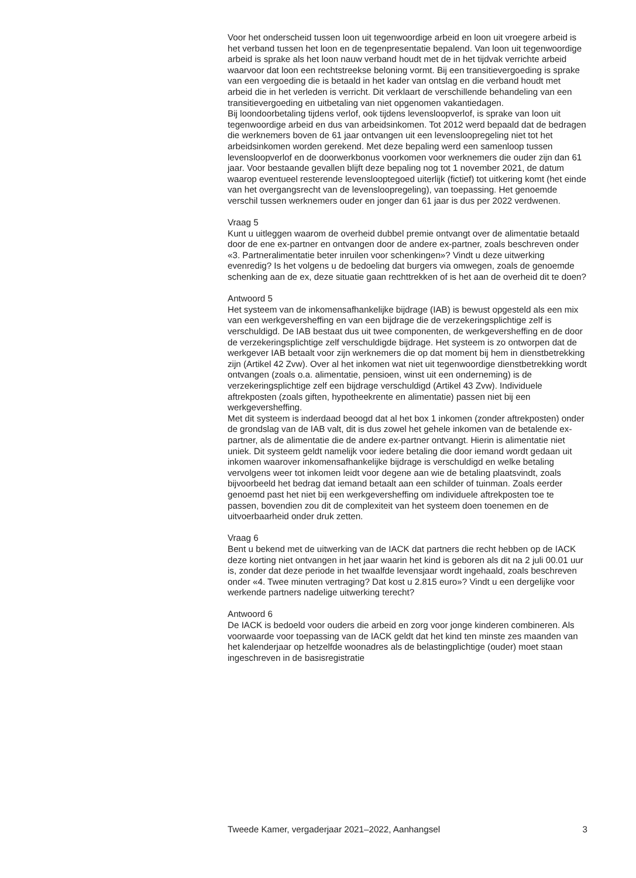Voor het onderscheid tussen loon uit tegenwoordige arbeid en loon uit vroegere arbeid is het verband tussen het loon en de tegenpresentatie bepalend. Van loon uit tegenwoordige arbeid is sprake als het loon nauw verband houdt met de in het tijdvak verrichte arbeid waarvoor dat loon een rechtstreekse beloning vormt. Bij een transitievergoeding is sprake van een vergoeding die is betaald in het kader van ontslag en die verband houdt met arbeid die in het verleden is verricht. Dit verklaart de verschillende behandeling van een transitievergoeding en uitbetaling van niet opgenomen vakantiedagen.
Bij loondoorbetaling tijdens verlof, ook tijdens levensloopverlof, is sprake van loon uit tegenwoordige arbeid en dus van arbeidsinkomen. Tot 2012 werd bepaald dat de bedragen die werknemers boven de 61 jaar ontvangen uit een levensloopregeling niet tot het arbeidsinkomen worden gerekend. Met deze bepaling werd een samenloop tussen levensloopverlof en de doorwerkbonus voorkomen voor werknemers die ouder zijn dan 61 jaar. Voor bestaande gevallen blijft deze bepaling nog tot 1 november 2021, de datum waarop eventueel resterende levenslooptegoed uiterlijk (fictief) tot uitkering komt (het einde van het overgangsrecht van de levensloopregeling), van toepassing. Het genoemde verschil tussen werknemers ouder en jonger dan 61 jaar is dus per 2022 verdwenen.
Vraag 5
Kunt u uitleggen waarom de overheid dubbel premie ontvangt over de alimentatie betaald door de ene ex-partner en ontvangen door de andere ex-partner, zoals beschreven onder «3. Partneralimentatie beter inruilen voor schenkingen»? Vindt u deze uitwerking evenredig? Is het volgens u de bedoeling dat burgers via omwegen, zoals de genoemde schenking aan de ex, deze situatie gaan rechttrekken of is het aan de overheid dit te doen?
Antwoord 5
Het systeem van de inkomensafhankelijke bijdrage (IAB) is bewust opgesteld als een mix van een werkgeversheffing en van een bijdrage die de verzekeringsplichtige zelf is verschuldigd. De IAB bestaat dus uit twee componenten, de werkgeversheffing en de door de verzekeringsplichtige zelf verschuldigde bijdrage. Het systeem is zo ontworpen dat de werkgever IAB betaalt voor zijn werknemers die op dat moment bij hem in dienstbetrekking zijn (Artikel 42 Zvw). Over al het inkomen wat niet uit tegenwoordige dienstbetrekking wordt ontvangen (zoals o.a. alimentatie, pensioen, winst uit een onderneming) is de verzekeringsplichtige zelf een bijdrage verschuldigd (Artikel 43 Zvw). Individuele aftrekposten (zoals giften, hypotheekrente en alimentatie) passen niet bij een werkgeversheffing.
Met dit systeem is inderdaad beoogd dat al het box 1 inkomen (zonder aftrekposten) onder de grondslag van de IAB valt, dit is dus zowel het gehele inkomen van de betalende ex-partner, als de alimentatie die de andere ex-partner ontvangt. Hierin is alimentatie niet uniek. Dit systeem geldt namelijk voor iedere betaling die door iemand wordt gedaan uit inkomen waarover inkomensafhankelijke bijdrage is verschuldigd en welke betaling vervolgens weer tot inkomen leidt voor degene aan wie de betaling plaatsvindt, zoals bijvoorbeeld het bedrag dat iemand betaalt aan een schilder of tuinman. Zoals eerder genoemd past het niet bij een werkgeversheffing om individuele aftrekposten toe te passen, bovendien zou dit de complexiteit van het systeem doen toenemen en de uitvoerbaarheid onder druk zetten.
Vraag 6
Bent u bekend met de uitwerking van de IACK dat partners die recht hebben op de IACK deze korting niet ontvangen in het jaar waarin het kind is geboren als dit na 2 juli 00.01 uur is, zonder dat deze periode in het twaalfde levensjaar wordt ingehaald, zoals beschreven onder «4. Twee minuten vertraging? Dat kost u 2.815 euro»? Vindt u een dergelijke voor werkende partners nadelige uitwerking terecht?
Antwoord 6
De IACK is bedoeld voor ouders die arbeid en zorg voor jonge kinderen combineren. Als voorwaarde voor toepassing van de IACK geldt dat het kind ten minste zes maanden van het kalenderjaar op hetzelfde woonadres als de belastingplichtige (ouder) moet staan ingeschreven in de basisregistratie
Tweede Kamer, vergaderjaar 2021–2022, Aanhangsel 3